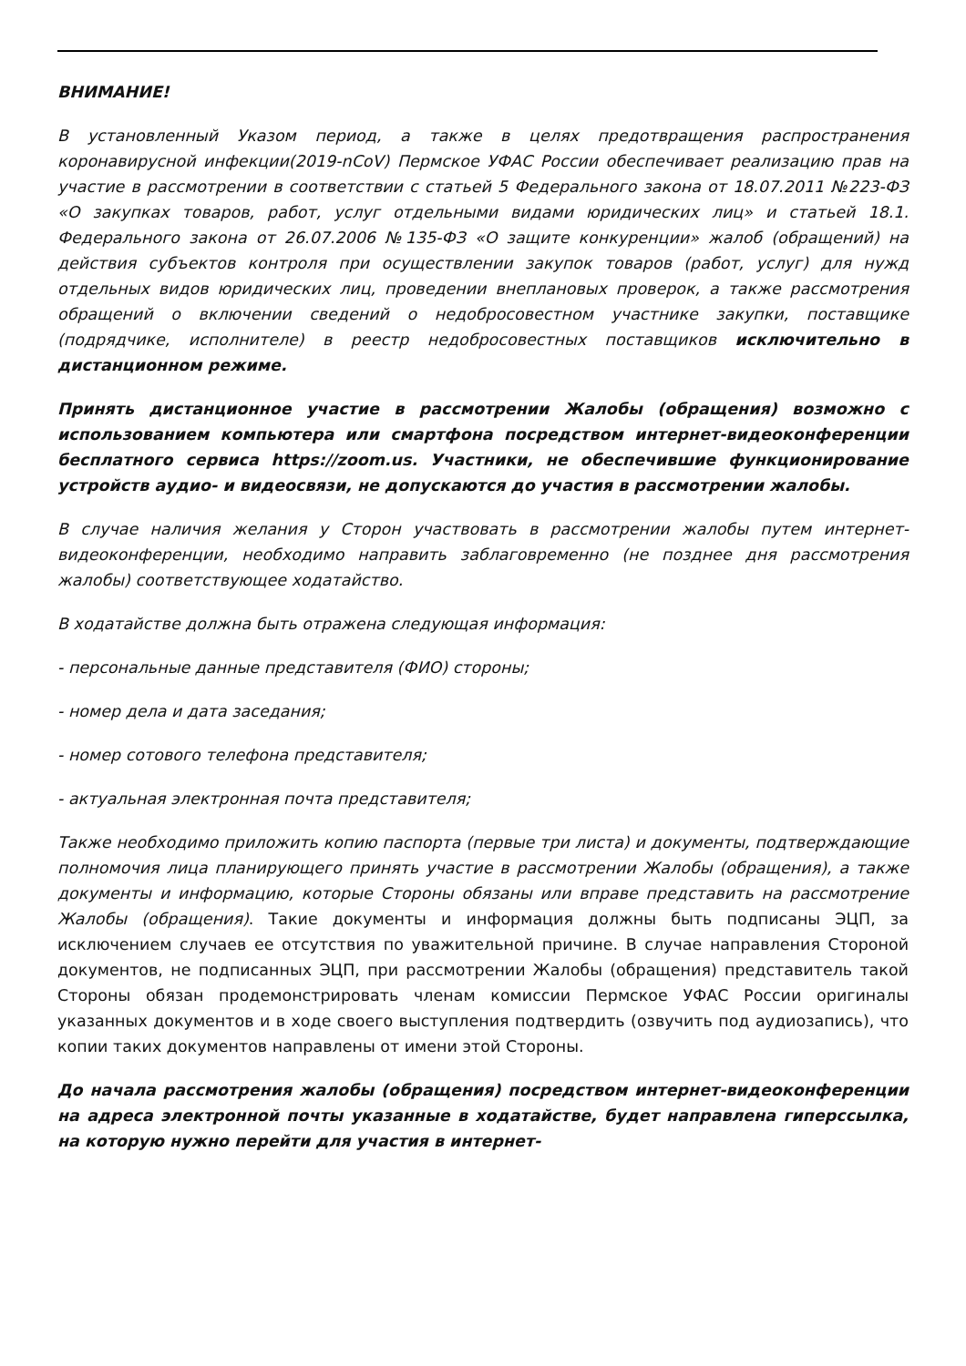ВНИМАНИЕ!
В установленный Указом период, а также в целях предотвращения распространения коронавирусной инфекции(2019-nCoV) Пермское УФАС России обеспечивает реализацию прав на участие в рассмотрении в соответствии с статьей 5 Федерального закона от 18.07.2011 №223-ФЗ «О закупках товаров, работ, услуг отдельными видами юридических лиц» и статьей 18.1. Федерального закона от 26.07.2006 №135-ФЗ «О защите конкуренции» жалоб (обращений) на действия субъектов контроля при осуществлении закупок товаров (работ, услуг) для нужд отдельных видов юридических лиц, проведении внеплановых проверок, а также рассмотрения обращений о включении сведений о недобросовестном участнике закупки, поставщике (подрядчике, исполнителе) в реестр недобросовестных поставщиков исключительно в дистанционном режиме.
Принять дистанционное участие в рассмотрении Жалобы (обращения) возможно с использованием компьютера или смартфона посредством интернет-видеоконференции бесплатного сервиса https://zoom.us. Участники, не обеспечившие функционирование устройств аудио- и видеосвязи, не допускаются до участия в рассмотрении жалобы.
В случае наличия желания у Сторон участвовать в рассмотрении жалобы путем интернет-видеоконференции, необходимо направить заблаговременно (не позднее дня рассмотрения жалобы) соответствующее ходатайство.
В ходатайстве должна быть отражена следующая информация:
- персональные данные представителя (ФИО) стороны;
- номер дела и дата заседания;
- номер сотового телефона представителя;
- актуальная электронная почта представителя;
Также необходимо приложить копию паспорта (первые три листа) и документы, подтверждающие полномочия лица планирующего принять участие в рассмотрении Жалобы (обращения), а также документы и информацию, которые Стороны обязаны или вправе представить на рассмотрение Жалобы (обращения). Такие документы и информация должны быть подписаны ЭЦП, за исключением случаев ее отсутствия по уважительной причине. В случае направления Стороной документов, не подписанных ЭЦП, при рассмотрении Жалобы (обращения) представитель такой Стороны обязан продемонстрировать членам комиссии Пермское УФАС России оригиналы указанных документов и в ходе своего выступления подтвердить (озвучить под аудиозапись), что копии таких документов направлены от имени этой Стороны.
До начала рассмотрения жалобы (обращения) посредством интернет-видеоконференции на адреса электронной почты указанные в ходатайстве, будет направлена гиперссылка, на которую нужно перейти для участия в интернет-